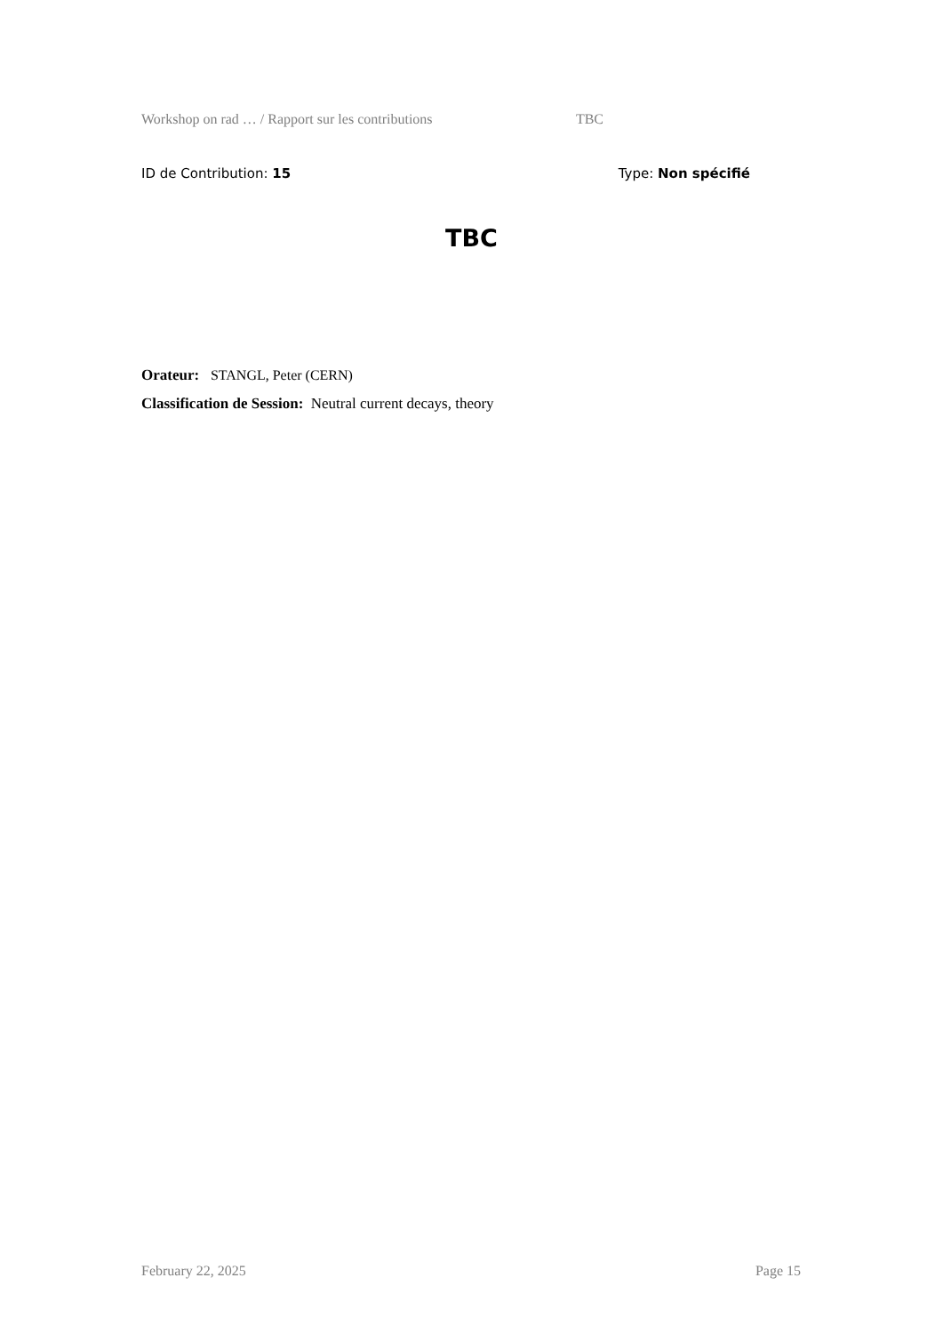Workshop on rad … / Rapport sur les contributions TBC
ID de Contribution: 15 Type: Non spécifié
TBC
Orateur: STANGL, Peter (CERN)
Classification de Session: Neutral current decays, theory
February 22, 2025 Page 15